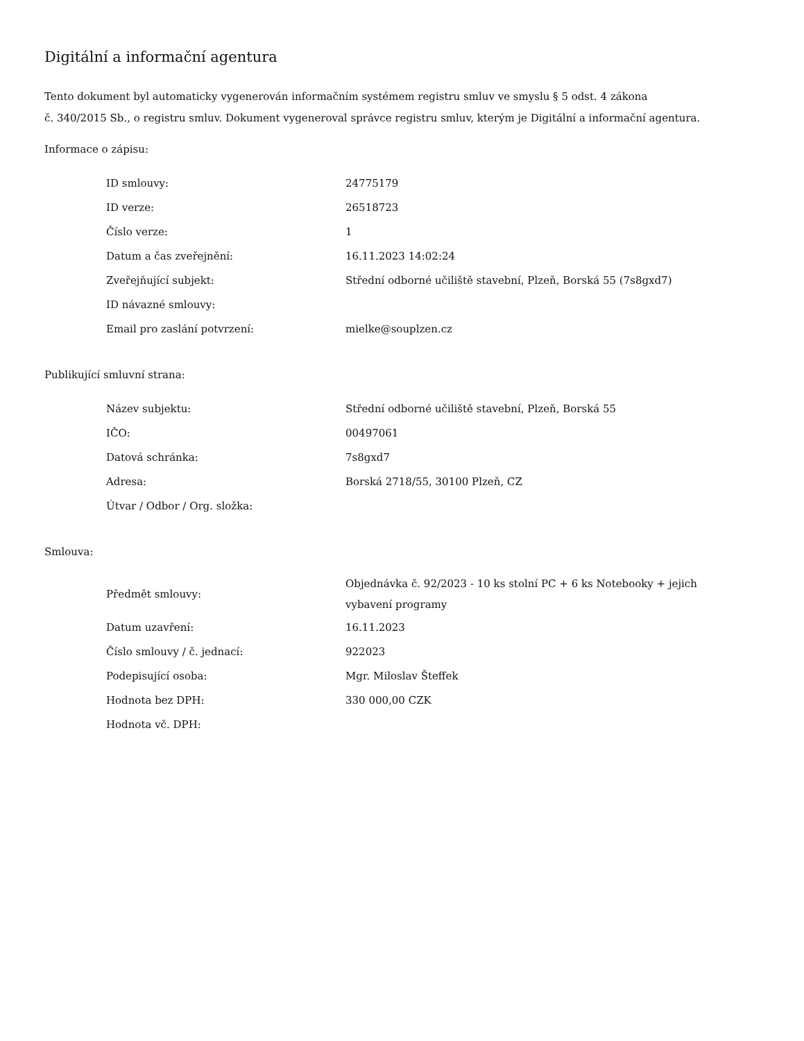Digitální a informační agentura
Tento dokument byl automaticky vygenerován informačním systémem registru smluv ve smyslu § 5 odst. 4 zákona
č. 340/2015 Sb., o registru smluv. Dokument vygeneroval správce registru smluv, kterým je Digitální a informační agentura.
Informace o zápisu:
| ID smlouvy: | 24775179 |
| ID verze: | 26518723 |
| Číslo verze: | 1 |
| Datum a čas zveřejnění: | 16.11.2023 14:02:24 |
| Zveřejňující subjekt: | Střední odborné učiliště stavební, Plzeň, Borská 55 (7s8gxd7) |
| ID návazné smlouvy: | |
| Email pro zaslání potvrzení: | mielke@souplzen.cz |
Publikující smluvní strana:
| Název subjektu: | Střední odborné učiliště stavební, Plzeň, Borská 55 |
| IČO: | 00497061 |
| Datová schránka: | 7s8gxd7 |
| Adresa: | Borská 2718/55, 30100 Plzeň, CZ |
| Útvar / Odbor / Org. složka: | |
Smlouva:
| Předmět smlouvy: | Objednávka č. 92/2023 - 10 ks stolní PC + 6 ks Notebooky + jejich vybavení programy |
| Datum uzavření: | 16.11.2023 |
| Číslo smlouvy / č. jednací: | 922023 |
| Podepisující osoba: | Mgr. Miloslav Šteffek |
| Hodnota bez DPH: | 330 000,00 CZK |
| Hodnota vč. DPH: | |